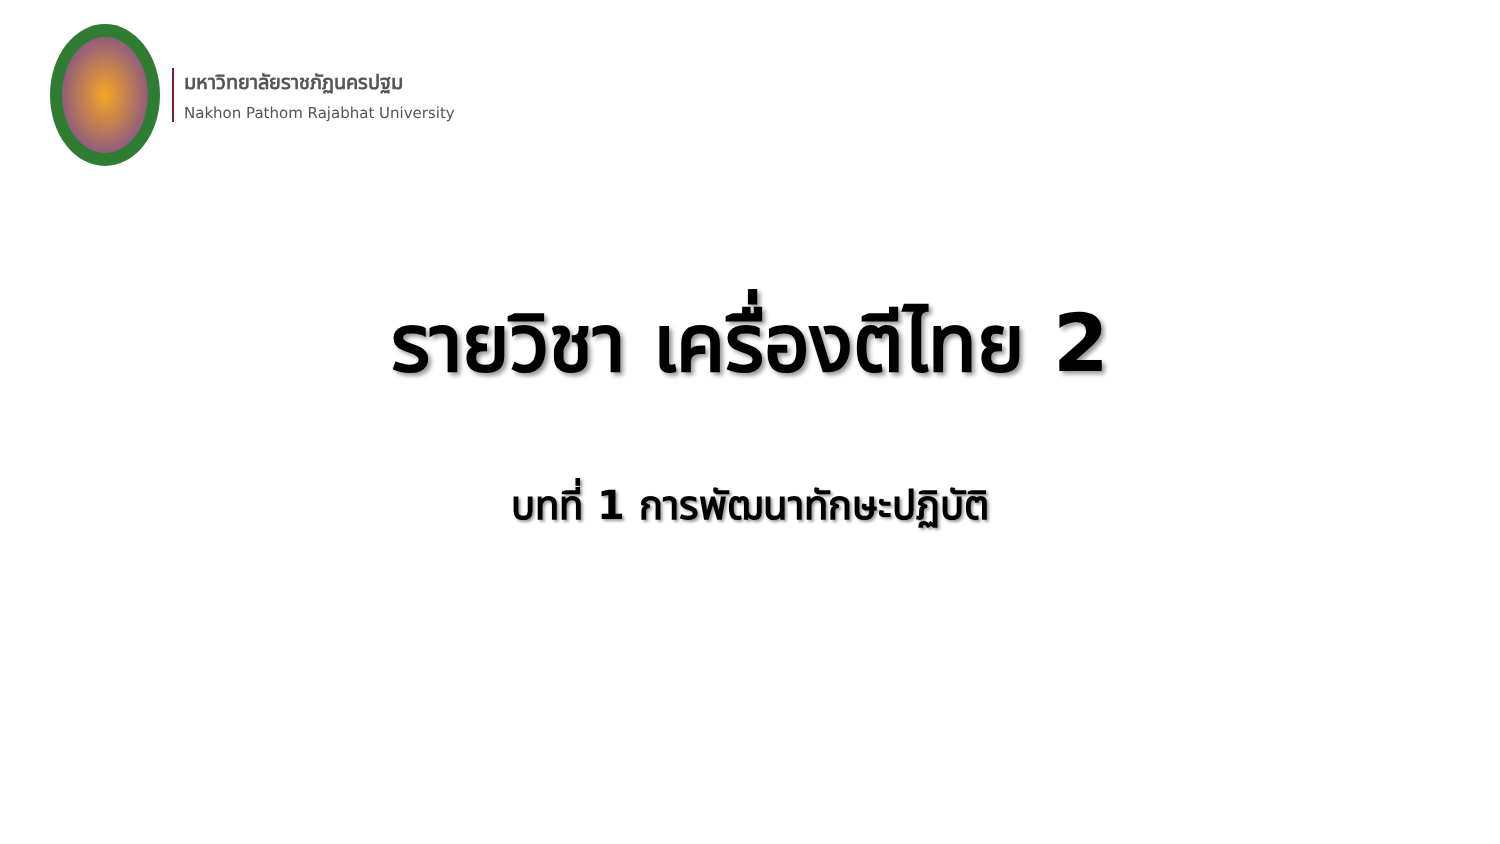มหาวิทยาลัยราชภัฏนครปฐม
Nakhon Pathom Rajabhat University
รายวิชา เครื่องตีไทย 2
บทที่ 1 การพัฒนาทักษะปฏิบัติ